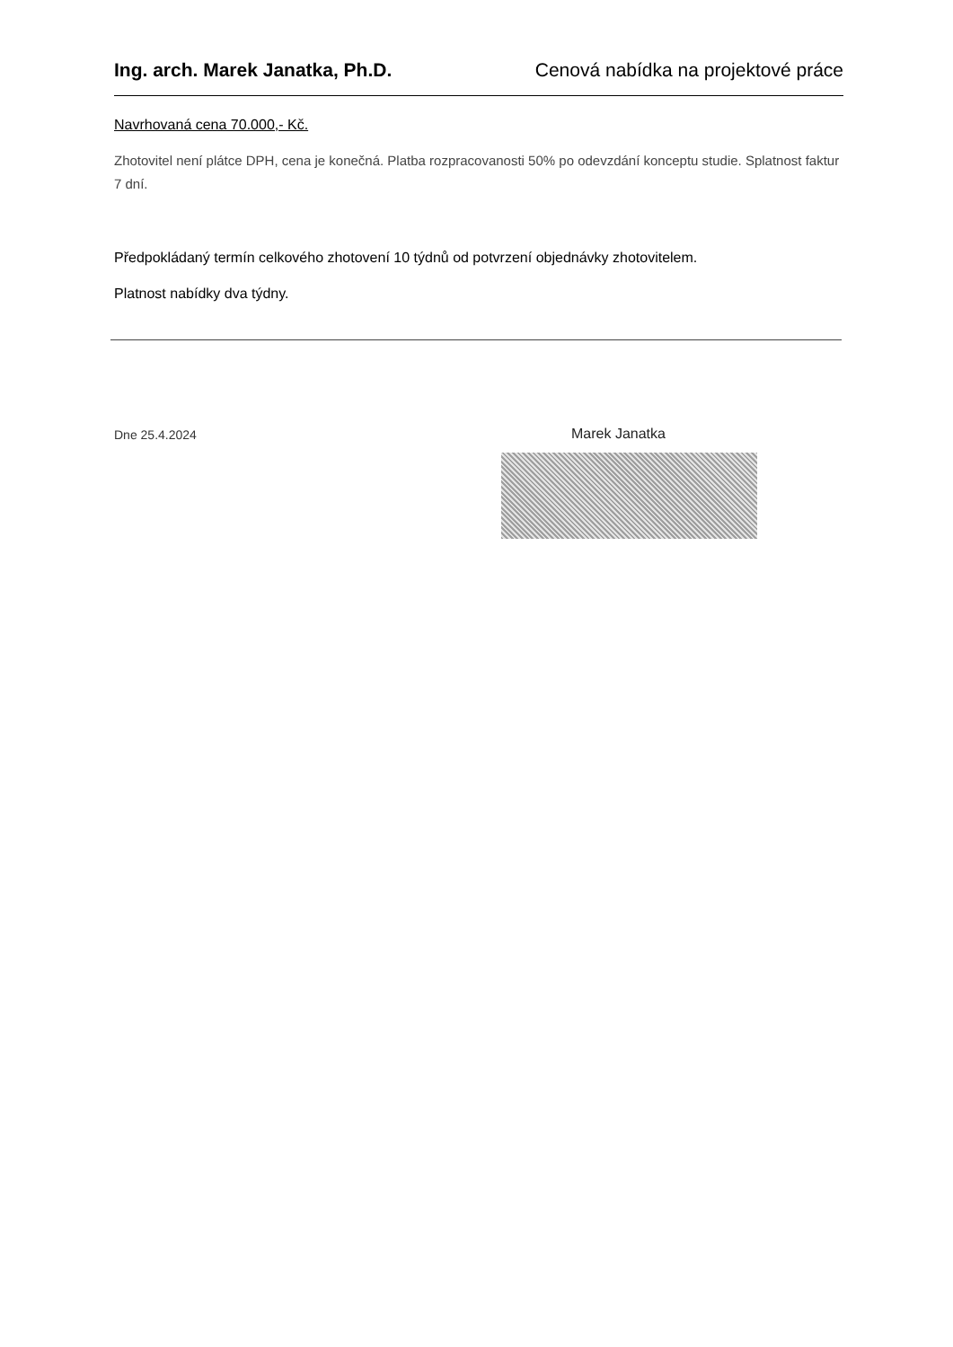Ing. arch. Marek Janatka, Ph.D. Cenová nabídka na projektové práce
Navrhovaná cena 70.000,- Kč.
Zhotovitel není plátce DPH, cena je konečná. Platba rozpracovanosti 50% po odevzdání konceptu studie. Splatnost faktur 7 dní.
Předpokládaný termín celkového zhotovení 10 týdnů od potvrzení objednávky zhotovitelem.
Platnost nabídky dva týdny.
Dne 25.4.2024 Marek Janatka